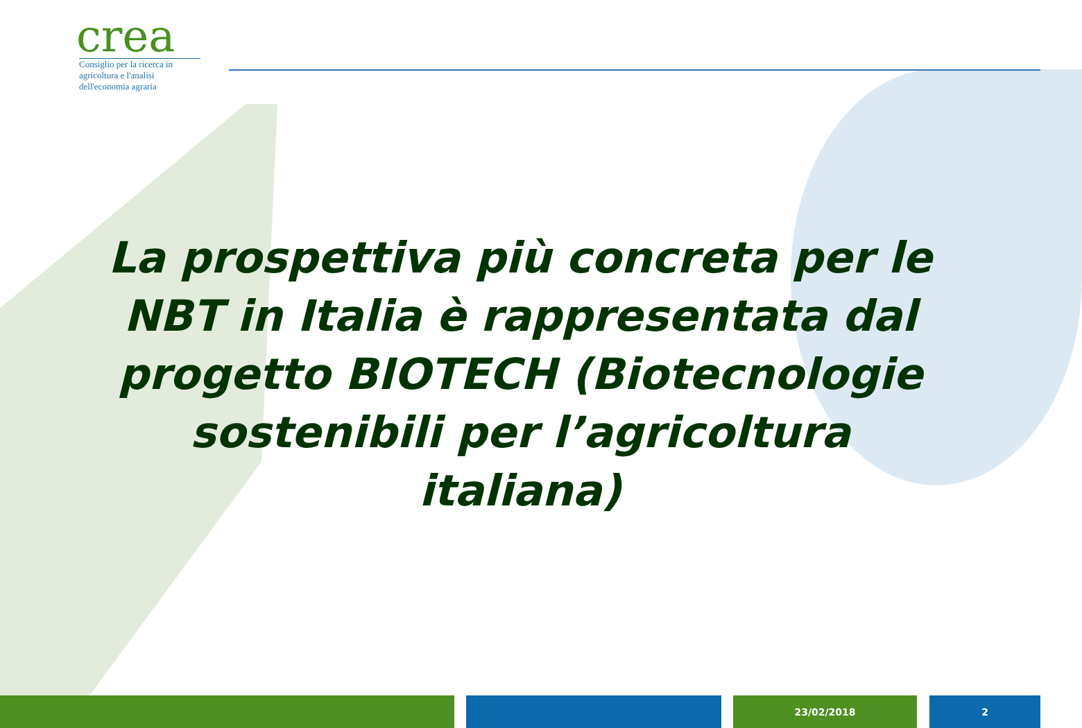crea
Consiglio per la ricerca in agricoltura e l'analisi dell'economia agraria
La prospettiva più concreta per le NBT in Italia è rappresentata dal progetto BIOTECH (Biotecnologie sostenibili per l’agricoltura italiana)
23/02/2018 2